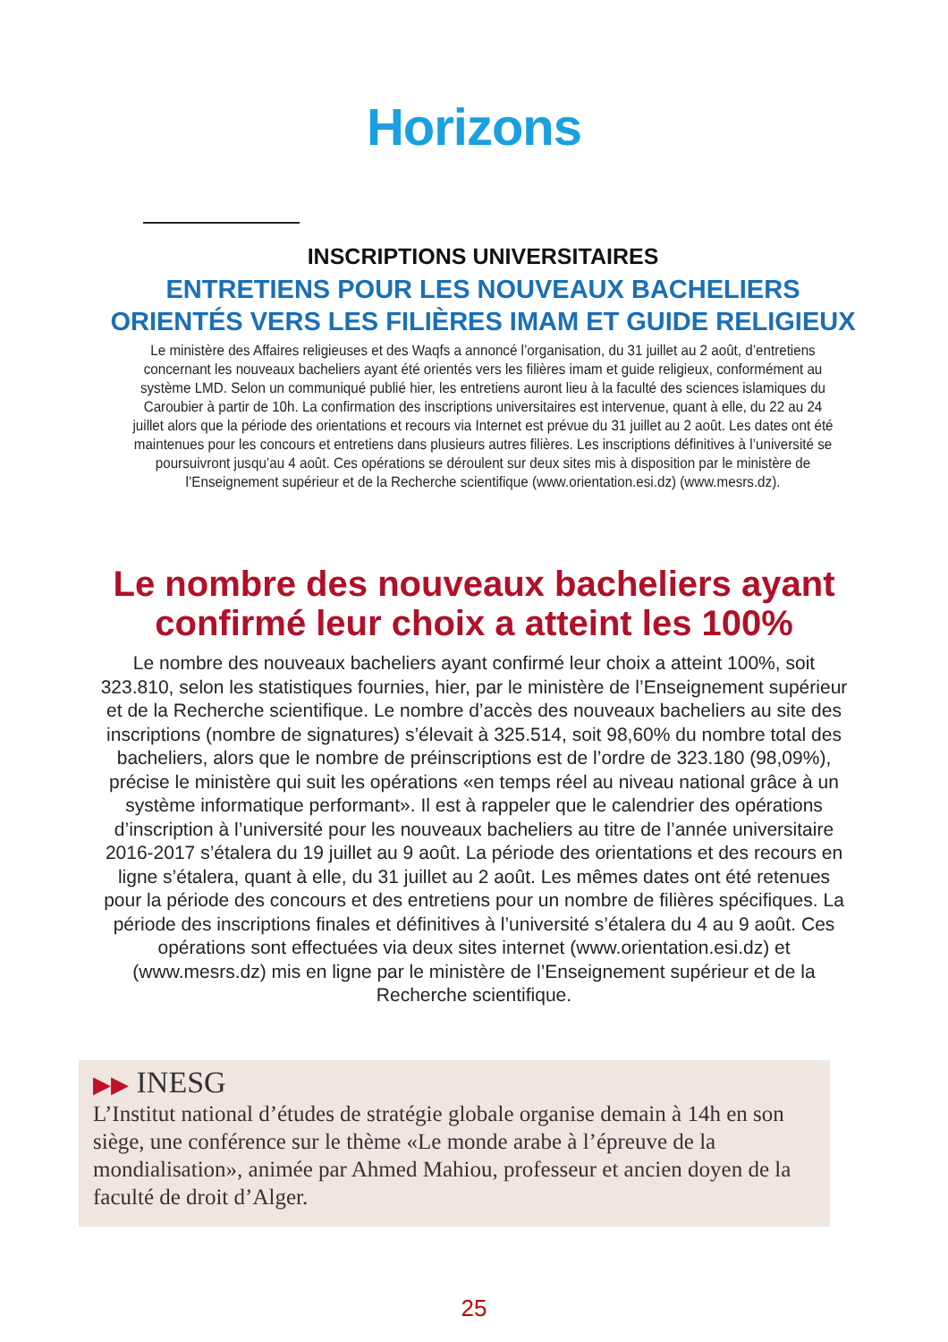Horizons
INSCRIPTIONS UNIVERSITAIRES
ENTRETIENS POUR LES NOUVEAUX BACHELIERS ORIENTÉS VERS LES FILIÈRES IMAM ET GUIDE RELIGIEUX
Le ministère des Affaires religieuses et des Waqfs a annoncé l’organisation, du 31 juillet au 2 août, d’entretiens concernant les nouveaux bacheliers ayant été orientés vers les filières imam et guide religieux, conformément au système LMD. Selon un communiqué publié hier, les entretiens auront lieu à la faculté des sciences islamiques du Caroubier à partir de 10h. La confirmation des inscriptions universitaires est intervenue, quant à elle, du 22 au 24 juillet alors que la période des orientations et recours via Internet est prévue du 31 juillet au 2 août. Les dates ont été maintenues pour les concours et entretiens dans plusieurs autres filières. Les inscriptions définitives à l’université se poursuivront jusqu’au 4 août. Ces opérations se déroulent sur deux sites mis à disposition par le ministère de l’Enseignement supérieur et de la Recherche scientifique (www.orientation.esi.dz) (www.mesrs.dz).
Le nombre des nouveaux bacheliers ayant confirmé leur choix a atteint les 100%
Le nombre des nouveaux bacheliers ayant confirmé leur choix a atteint 100%, soit 323.810, selon les statistiques fournies, hier, par le ministère de l’Enseignement supérieur et de la Recherche scientifique. Le nombre d’accès des nouveaux bacheliers au site des inscriptions (nombre de signatures) s’élevait à 325.514, soit 98,60% du nombre total des bacheliers, alors que le nombre de préinscriptions est de l’ordre de 323.180 (98,09%), précise le ministère qui suit les opérations «en temps réel au niveau national grâce à un système informatique performant». Il est à rappeler que le calendrier des opérations d’inscription à l’université pour les nouveaux bacheliers au titre de l’année universitaire 2016-2017 s’étalera du 19 juillet au 9 août. La période des orientations et des recours en ligne s’étalera, quant à elle, du 31 juillet au 2 août. Les mêmes dates ont été retenues pour la période des concours et des entretiens pour un nombre de filières spécifiques. La période des inscriptions finales et définitives à l’université s’étalera du 4 au 9 août. Ces opérations sont effectuées via deux sites internet (www.orientation.esi.dz) et (www.mesrs.dz) mis en ligne par le ministère de l’Enseignement supérieur et de la Recherche scientifique.
▶▶ INESG
L’Institut national d’études de stratégie globale organise demain à 14h en son siège, une conférence sur le thème «Le monde arabe à l’épreuve de la mondialisation», animée par Ahmed Mahiou, professeur et ancien doyen de la faculté de droit d’Alger.
25